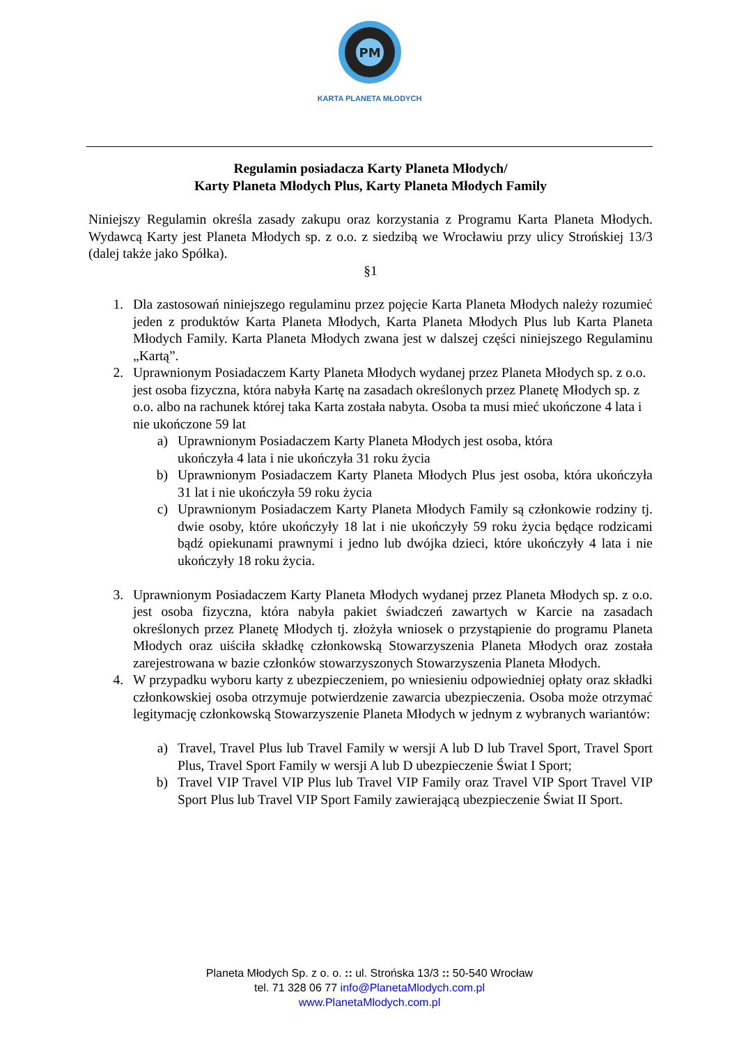PM
KARTA PLANETA MŁODYCH
Regulamin posiadacza Karty Planeta Młodych/
Karty Planeta Młodych Plus, Karty Planeta Młodych Family
Niniejszy Regulamin określa zasady zakupu oraz korzystania z Programu Karta Planeta Młodych. Wydawcą Karty jest Planeta Młodych sp. z o.o. z siedzibą we Wrocławiu przy ulicy Strońskiej 13/3 (dalej także jako Spółka).
§1
1. Dla zastosowań niniejszego regulaminu przez pojęcie Karta Planeta Młodych należy rozumieć jeden z produktów Karta Planeta Młodych, Karta Planeta Młodych Plus lub Karta Planeta Młodych Family. Karta Planeta Młodych zwana jest w dalszej części niniejszego Regulaminu „Kartą”.
2. Uprawnionym Posiadaczem Karty Planeta Młodych wydanej przez Planeta Młodych sp. z o.o. jest osoba fizyczna, która nabyła Kartę na zasadach określonych przez Planetę Młodych sp. z o.o. albo na rachunek której taka Karta została nabyta. Osoba ta musi mieć ukończone 4 lata i nie ukończone 59 lat
a) Uprawnionym Posiadaczem Karty Planeta Młodych jest osoba, która
ukończyła 4 lata i nie ukończyła 31 roku życia
b) Uprawnionym Posiadaczem Karty Planeta Młodych Plus jest osoba, która ukończyła 31 lat i nie ukończyła 59 roku życia
c) Uprawnionym Posiadaczem Karty Planeta Młodych Family są członkowie rodziny tj. dwie osoby, które ukończyły 18 lat i nie ukończyły 59 roku życia będące rodzicami bądź opiekunami prawnymi i jedno lub dwójka dzieci, które ukończyły 4 lata i nie ukończyły 18 roku życia.
3. Uprawnionym Posiadaczem Karty Planeta Młodych wydanej przez Planeta Młodych sp. z o.o. jest osoba fizyczna, która nabyła pakiet świadczeń zawartych w Karcie na zasadach określonych przez Planetę Młodych tj. złożyła wniosek o przystąpienie do programu Planeta Młodych oraz uiściła składkę członkowską Stowarzyszenia Planeta Młodych oraz została zarejestrowana w bazie członków stowarzyszonych Stowarzyszenia Planeta Młodych.
4. W przypadku wyboru karty z ubezpieczeniem, po wniesieniu odpowiedniej opłaty oraz składki członkowskiej osoba otrzymuje potwierdzenie zawarcia ubezpieczenia. Osoba może otrzymać legitymację członkowską Stowarzyszenie Planeta Młodych w jednym z wybranych wariantów:
a) Travel, Travel Plus lub Travel Family w wersji A lub D lub Travel Sport, Travel Sport Plus, Travel Sport Family w wersji A lub D ubezpieczenie Świat I Sport;
b) Travel VIP Travel VIP Plus lub Travel VIP Family oraz Travel VIP Sport Travel VIP Sport Plus lub Travel VIP Sport Family zawierającą ubezpieczenie Świat II Sport.
Planeta Młodych Sp. z o. o. :: ul. Strońska 13/3 :: 50-540 Wrocław
tel. 71 328 06 77 info@PlanetaMlodych.com.pl
www.PlanetaMlodych.com.pl